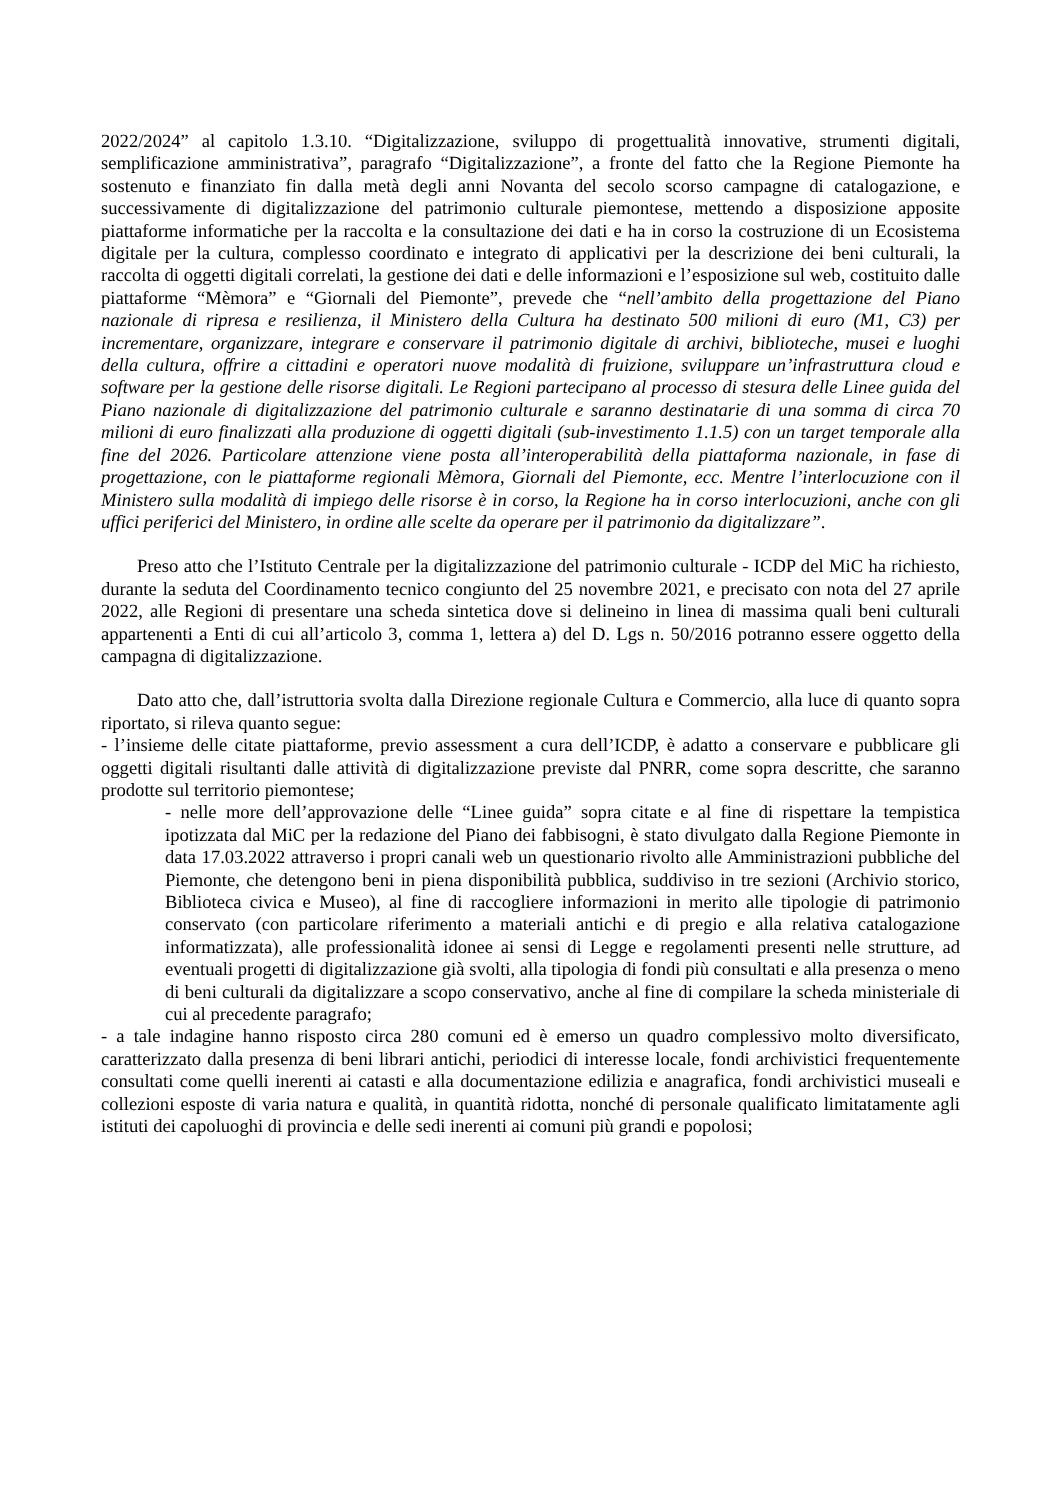2022/2024” al capitolo 1.3.10. “Digitalizzazione, sviluppo di progettualità innovative, strumenti digitali, semplificazione amministrativa”, paragrafo “Digitalizzazione”, a fronte del fatto che la Regione Piemonte ha sostenuto e finanziato fin dalla metà degli anni Novanta del secolo scorso campagne di catalogazione, e successivamente di digitalizzazione del patrimonio culturale piemontese, mettendo a disposizione apposite piattaforme informatiche per la raccolta e la consultazione dei dati e ha in corso la costruzione di un Ecosistema digitale per la cultura, complesso coordinato e integrato di applicativi per la descrizione dei beni culturali, la raccolta di oggetti digitali correlati, la gestione dei dati e delle informazioni e l’esposizione sul web, costituito dalle piattaforme “Mèmora” e “Giornali del Piemonte”, prevede che “nell’ambito della progettazione del Piano nazionale di ripresa e resilienza, il Ministero della Cultura ha destinato 500 milioni di euro (M1, C3) per incrementare, organizzare, integrare e conservare il patrimonio digitale di archivi, biblioteche, musei e luoghi della cultura, offrire a cittadini e operatori nuove modalità di fruizione, sviluppare un’infrastruttura cloud e software per la gestione delle risorse digitali. Le Regioni partecipano al processo di stesura delle Linee guida del Piano nazionale di digitalizzazione del patrimonio culturale e saranno destinatarie di una somma di circa 70 milioni di euro finalizzati alla produzione di oggetti digitali (sub-investimento 1.1.5) con un target temporale alla fine del 2026. Particolare attenzione viene posta all’interoperabilità della piattaforma nazionale, in fase di progettazione, con le piattaforme regionali Mèmora, Giornali del Piemonte, ecc. Mentre l’interlocuzione con il Ministero sulla modalità di impiego delle risorse è in corso, la Regione ha in corso interlocuzioni, anche con gli uffici periferici del Ministero, in ordine alle scelte da operare per il patrimonio da digitalizzare”.
Preso atto che l’Istituto Centrale per la digitalizzazione del patrimonio culturale - ICDP del MiC ha richiesto, durante la seduta del Coordinamento tecnico congiunto del 25 novembre 2021, e precisato con nota del 27 aprile 2022, alle Regioni di presentare una scheda sintetica dove si delineino in linea di massima quali beni culturali appartenenti a Enti di cui all’articolo 3, comma 1, lettera a) del D. Lgs n. 50/2016 potranno essere oggetto della campagna di digitalizzazione.
Dato atto che, dall’istruttoria svolta dalla Direzione regionale Cultura e Commercio, alla luce di quanto sopra riportato, si rileva quanto segue:
- l’insieme delle citate piattaforme, previo assessment a cura dell’ICDP, è adatto a conservare e pubblicare gli oggetti digitali risultanti dalle attività di digitalizzazione previste dal PNRR, come sopra descritte, che saranno prodotte sul territorio piemontese;
- nelle more dell’approvazione delle “Linee guida” sopra citate e al fine di rispettare la tempistica ipotizzata dal MiC per la redazione del Piano dei fabbisogni, è stato divulgato dalla Regione Piemonte in data 17.03.2022 attraverso i propri canali web un questionario rivolto alle Amministrazioni pubbliche del Piemonte, che detengono beni in piena disponibilità pubblica, suddiviso in tre sezioni (Archivio storico, Biblioteca civica e Museo), al fine di raccogliere informazioni in merito alle tipologie di patrimonio conservato (con particolare riferimento a materiali antichi e di pregio e alla relativa catalogazione informatizzata), alle professionalità idonee ai sensi di Legge e regolamenti presenti nelle strutture, ad eventuali progetti di digitalizzazione già svolti, alla tipologia di fondi più consultati e alla presenza o meno di beni culturali da digitalizzare a scopo conservativo, anche al fine di compilare la scheda ministeriale di cui al precedente paragrafo;
- a tale indagine hanno risposto circa 280 comuni ed è emerso un quadro complessivo molto diversificato, caratterizzato dalla presenza di beni librari antichi, periodici di interesse locale, fondi archivistici frequentemente consultati come quelli inerenti ai catasti e alla documentazione edilizia e anagrafica, fondi archivistici museali e collezioni esposte di varia natura e qualità, in quantità ridotta, nonché di personale qualificato limitatamente agli istituti dei capoluoghi di provincia e delle sedi inerenti ai comuni più grandi e popolosi;